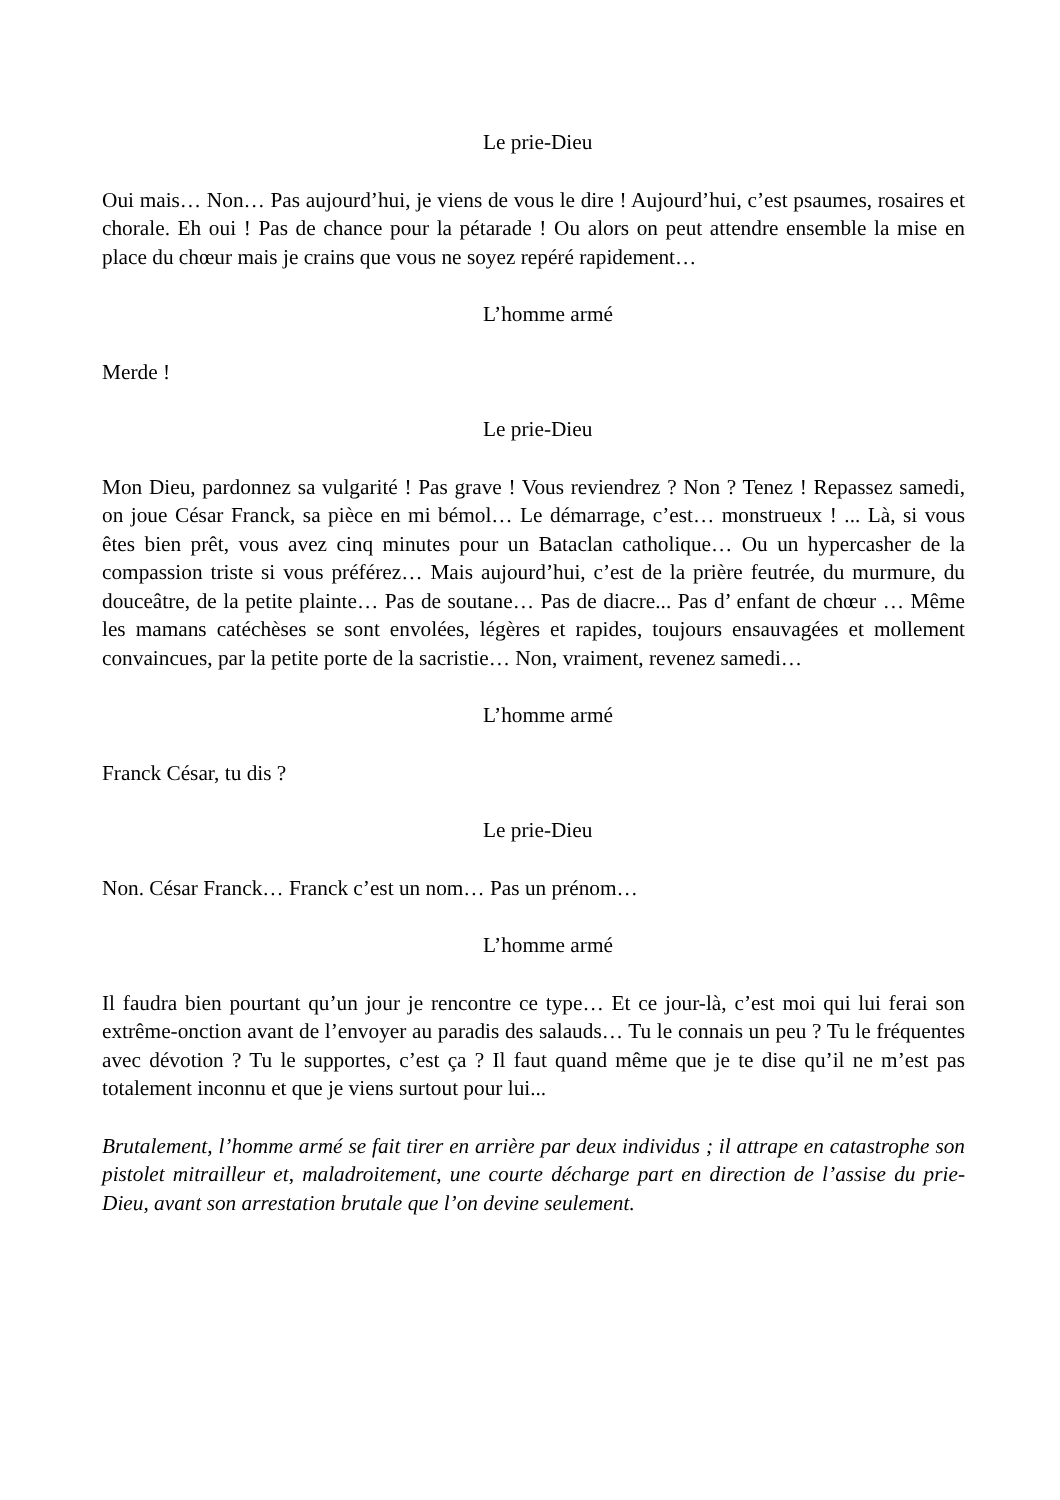Le prie-Dieu
Oui mais… Non… Pas aujourd’hui, je viens de vous le dire ! Aujourd’hui, c’est psaumes, rosaires et chorale. Eh oui ! Pas de chance pour la pétarade ! Ou alors on peut attendre ensemble la mise en place du chœur mais je crains que vous ne soyez repéré rapidement…
L’homme armé
Merde !
Le prie-Dieu
Mon Dieu, pardonnez sa vulgarité ! Pas grave ! Vous reviendrez ? Non ? Tenez ! Repassez samedi, on joue César Franck, sa pièce en mi bémol… Le démarrage, c’est… monstrueux ! ... Là, si vous êtes bien prêt, vous avez cinq minutes pour un Bataclan catholique… Ou un hypercasher de la compassion triste si vous préférez… Mais aujourd’hui, c’est de la prière feutrée, du murmure, du douceâtre, de la petite plainte… Pas de soutane… Pas de diacre... Pas d’ enfant de chœur … Même les mamans catéchèses se sont envolées, légères et rapides, toujours ensauvagées et mollement convaincues, par la petite porte de la sacristie… Non, vraiment, revenez samedi…
L’homme armé
Franck César, tu dis ?
Le prie-Dieu
Non. César Franck… Franck c’est un nom… Pas un prénom…
L’homme armé
Il faudra bien pourtant qu’un jour je rencontre ce type… Et ce jour-là, c’est moi qui lui ferai son extrême-onction avant de l’envoyer au paradis des salauds… Tu le connais un peu ? Tu le fréquentes avec dévotion ? Tu le supportes, c’est ça ? Il faut quand même que je te dise qu’il ne m’est pas totalement inconnu et que je viens surtout pour lui...
Brutalement, l’homme armé se fait tirer en arrière par deux individus ; il attrape en catastrophe son pistolet mitrailleur et, maladroitement, une courte décharge part en direction de l’assise du prie-Dieu, avant son arrestation brutale que l’on devine seulement.